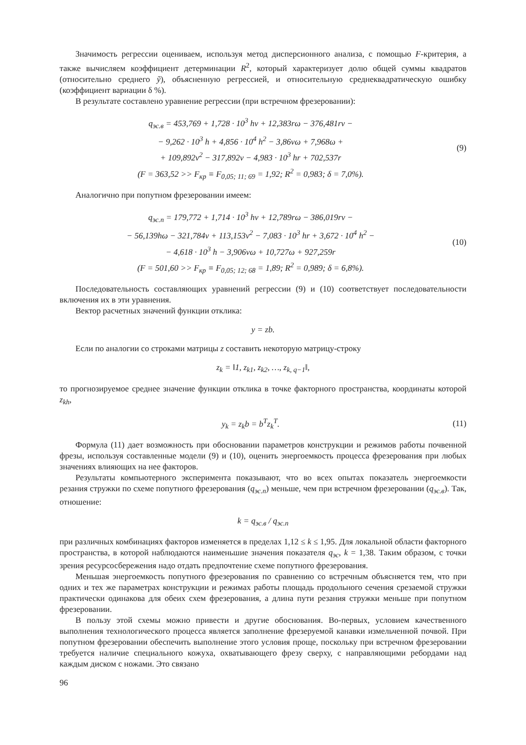Значимость регрессии оцениваем, используя метод дисперсионного анализа, с помощью F-критерия, а также вычисляем коэффициент детерминации R<sup>2</sup>, который характеризует долю общей суммы квадратов (относительно среднего ỹ), объясненную регрессией, и относительную среднеквадратическую ошибку (коэффициент вариации δ %).
В результате составлено уравнение регрессии (при встречном фрезеровании):
q<sub>эс.в</sub> = 453,769 + 1,728 · 10<sup>3</sup> hv + 12,383rω − 376,481rv −
− 9,262 · 10<sup>3</sup> h + 4,856 · 10<sup>4</sup> h<sup>2</sup> − 3,86vω + 7,968ω +
+ 109,892v<sup>2</sup> − 317,892v − 4,983 · 10<sup>3</sup> hr + 702,537r
(F = 363,52 >> F<sub>кр</sub> ≡ F<sub>0,05; 11; 69</sub> = 1,92; R<sup>2</sup> = 0,983; δ = 7,0%).
(9)
Аналогично при попутном фрезеровании имеем:
q<sub>эс.п</sub> = 179,772 + 1,714 · 10<sup>3</sup> hv + 12,789rω − 386,019rv −
− 56,139hω − 321,784v + 113,153v<sup>2</sup> − 7,083 · 10<sup>3</sup> hr + 3,672 · 10<sup>4</sup> h<sup>2</sup> −
− 4,618 · 10<sup>3</sup> h − 3,906vω + 10,727ω + 927,259r
(F = 501,60 >> F<sub>кр</sub> ≡ F<sub>0,05; 12; 68</sub> = 1,89; R<sup>2</sup> = 0,989; δ = 6,8%).
(10)
Последовательность составляющих уравнений регрессии (9) и (10) соответствует последовательности включения их в эти уравнения.
Вектор расчетных значений функции отклика:
y = zb.
Если по аналогии со строками матрицы z составить некоторую матрицу-строку
z<sub>k</sub> = ‖1, z<sub>k1</sub>, z<sub>k2</sub>, …, z<sub>k, q−1</sub>‖,
то прогнозируемое среднее значение функции отклика в точке факторного пространства, координаты которой z<sub>kh</sub>,
y<sub>k</sub> = z<sub>k</sub>b = b<sup>T</sup>z<sub>k</sub><sup>T</sup>.
(11)
Формула (11) дает возможность при обосновании параметров конструкции и режимов работы почвенной фрезы, используя составленные модели (9) и (10), оценить энергоемкость процесса фрезерования при любых значениях влияющих на нее факторов.
Результаты компьютерного эксперимента показывают, что во всех опытах показатель энергоемкости резания стружки по схеме попутного фрезерования (q<sub>эс.п</sub>) меньше, чем при встречном фрезеровании (q<sub>эс.в</sub>). Так, отношение:
k = q<sub>эс.в</sub> / q<sub>эс.п</sub>
при различных комбинациях факторов изменяется в пределах 1,12 ≤ k ≤ 1,95. Для локальной области факторного пространства, в которой наблюдаются наименьшие значения показателя q<sub>эс</sub>, k = 1,38. Таким образом, с точки зрения ресурсосбережения надо отдать предпочтение схеме попутного фрезерования.
Меньшая энергоемкость попутного фрезерования по сравнению со встречным объясняется тем, что при одних и тех же параметрах конструкции и режимах работы площадь продольного сечения срезаемой стружки практически одинакова для обеих схем фрезерования, а длина пути резания стружки меньше при попутном фрезеровании.
В пользу этой схемы можно привести и другие обоснования. Во-первых, условием качественного выполнения технологического процесса является заполнение фрезеруемой канавки измельченной почвой. При попутном фрезеровании обеспечить выполнение этого условия проще, поскольку при встречном фрезеровании требуется наличие специального кожуха, охватывающего фрезу сверху, с направляющими ребордами над каждым диском с ножами. Это связано
96